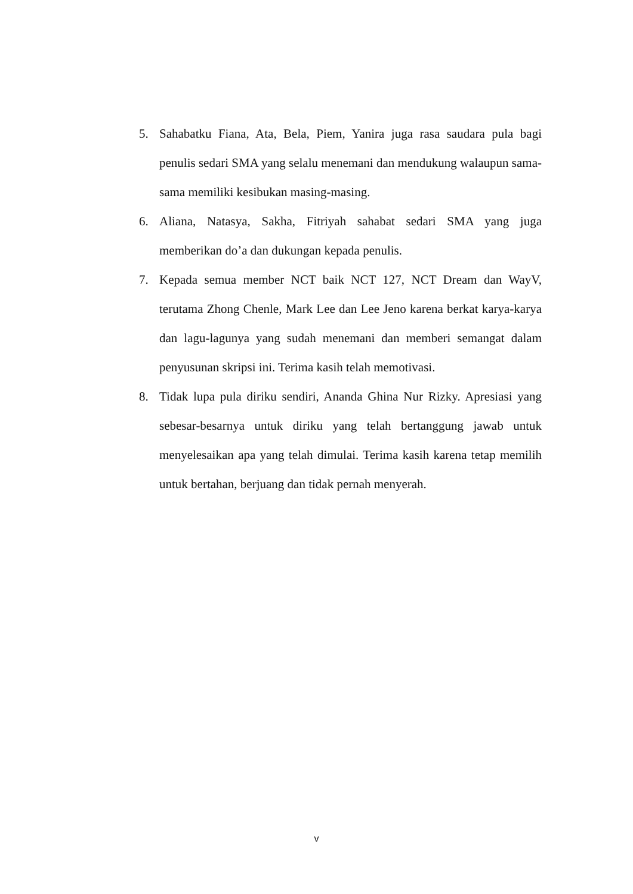5. Sahabatku Fiana, Ata, Bela, Piem, Yanira juga rasa saudara pula bagi penulis sedari SMA yang selalu menemani dan mendukung walaupun sama-sama memiliki kesibukan masing-masing.
6. Aliana, Natasya, Sakha, Fitriyah sahabat sedari SMA yang juga memberikan do’a dan dukungan kepada penulis.
7. Kepada semua member NCT baik NCT 127, NCT Dream dan WayV, terutama Zhong Chenle, Mark Lee dan Lee Jeno karena berkat karya-karya dan lagu-lagunya yang sudah menemani dan memberi semangat dalam penyusunan skripsi ini. Terima kasih telah memotivasi.
8. Tidak lupa pula diriku sendiri, Ananda Ghina Nur Rizky. Apresiasi yang sebesar-besarnya untuk diriku yang telah bertanggung jawab untuk menyelesaikan apa yang telah dimulai. Terima kasih karena tetap memilih untuk bertahan, berjuang dan tidak pernah menyerah.
v